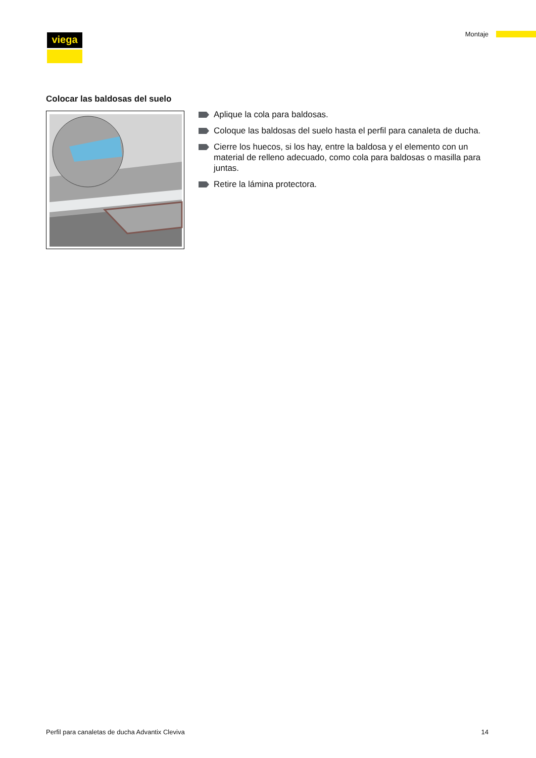viega Montaje
Colocar las baldosas del suelo
Aplique la cola para baldosas.
Coloque las baldosas del suelo hasta el perfil para canaleta de ducha.
Cierre los huecos, si los hay, entre la baldosa y el elemento con un material de relleno adecuado, como cola para baldosas o masilla para juntas.
Retire la lámina protectora.
Perfil para canaletas de ducha Advantix Cleviva 14